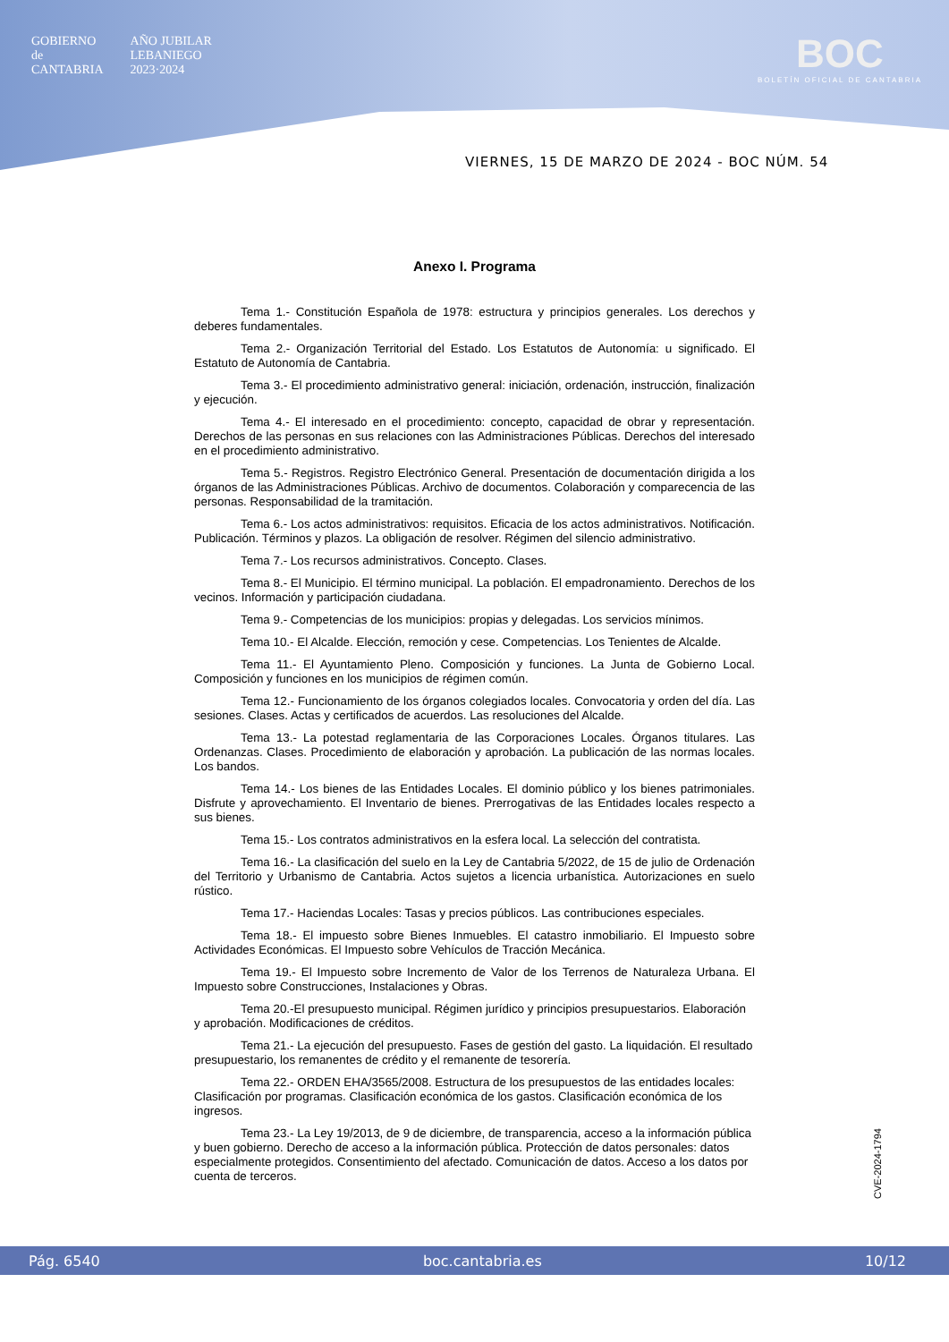GOBIERNO
de
CANTABRIA
AÑO JUBILAR
LEBANIEGO
2023·2024
BOC
BOLETÍN OFICIAL DE CANTABRIA
VIERNES, 15 DE MARZO DE 2024 - BOC NÚM. 54
Anexo I. Programa
Tema 1.- Constitución Española de 1978: estructura y principios generales. Los derechos y deberes fundamentales.
Tema 2.- Organización Territorial del Estado. Los Estatutos de Autonomía: u significado. El Estatuto de Autonomía de Cantabria.
Tema 3.- El procedimiento administrativo general: iniciación, ordenación, instrucción, finalización y ejecución.
Tema 4.- El interesado en el procedimiento: concepto, capacidad de obrar y representación. Derechos de las personas en sus relaciones con las Administraciones Públicas. Derechos del interesado en el procedimiento administrativo.
Tema 5.- Registros. Registro Electrónico General. Presentación de documentación dirigida a los órganos de las Administraciones Públicas. Archivo de documentos. Colaboración y comparecencia de las personas. Responsabilidad de la tramitación.
Tema 6.- Los actos administrativos: requisitos. Eficacia de los actos administrativos. Notificación. Publicación. Términos y plazos. La obligación de resolver. Régimen del silencio administrativo.
Tema 7.- Los recursos administrativos. Concepto. Clases.
Tema 8.- El Municipio. El término municipal. La población. El empadronamiento. Derechos de los vecinos. Información y participación ciudadana.
Tema 9.- Competencias de los municipios: propias y delegadas. Los servicios mínimos.
Tema 10.- El Alcalde. Elección, remoción y cese. Competencias. Los Tenientes de Alcalde.
Tema 11.- El Ayuntamiento Pleno. Composición y funciones. La Junta de Gobierno Local. Composición y funciones en los municipios de régimen común.
Tema 12.- Funcionamiento de los órganos colegiados locales. Convocatoria y orden del día. Las sesiones. Clases. Actas y certificados de acuerdos. Las resoluciones del Alcalde.
Tema 13.- La potestad reglamentaria de las Corporaciones Locales. Órganos titulares. Las Ordenanzas. Clases. Procedimiento de elaboración y aprobación. La publicación de las normas locales. Los bandos.
Tema 14.- Los bienes de las Entidades Locales. El dominio público y los bienes patrimoniales. Disfrute y aprovechamiento. El Inventario de bienes. Prerrogativas de las Entidades locales respecto a sus bienes.
Tema 15.- Los contratos administrativos en la esfera local. La selección del contratista.
Tema 16.- La clasificación del suelo en la Ley de Cantabria 5/2022, de 15 de julio de Ordenación del Territorio y Urbanismo de Cantabria. Actos sujetos a licencia urbanística. Autorizaciones en suelo rústico.
Tema 17.- Haciendas Locales: Tasas y precios públicos. Las contribuciones especiales.
Tema 18.- El impuesto sobre Bienes Inmuebles. El catastro inmobiliario. El Impuesto sobre Actividades Económicas. El Impuesto sobre Vehículos de Tracción Mecánica.
Tema 19.- El Impuesto sobre Incremento de Valor de los Terrenos de Naturaleza Urbana. El Impuesto sobre Construcciones, Instalaciones y Obras.
Tema 20.-El presupuesto municipal. Régimen jurídico y principios presupuestarios. Elaboración y aprobación. Modificaciones de créditos.
Tema 21.- La ejecución del presupuesto. Fases de gestión del gasto. La liquidación. El resultado presupuestario, los remanentes de crédito y el remanente de tesorería.
Tema 22.- ORDEN EHA/3565/2008. Estructura de los presupuestos de las entidades locales: Clasificación por programas. Clasificación económica de los gastos. Clasificación económica de los ingresos.
Tema 23.- La Ley 19/2013, de 9 de diciembre, de transparencia, acceso a la información pública y buen gobierno. Derecho de acceso a la información pública. Protección de datos personales: datos especialmente protegidos. Consentimiento del afectado. Comunicación de datos. Acceso a los datos por cuenta de terceros.
CVE-2024-1794
Pág. 6540 boc.cantabria.es 10/12